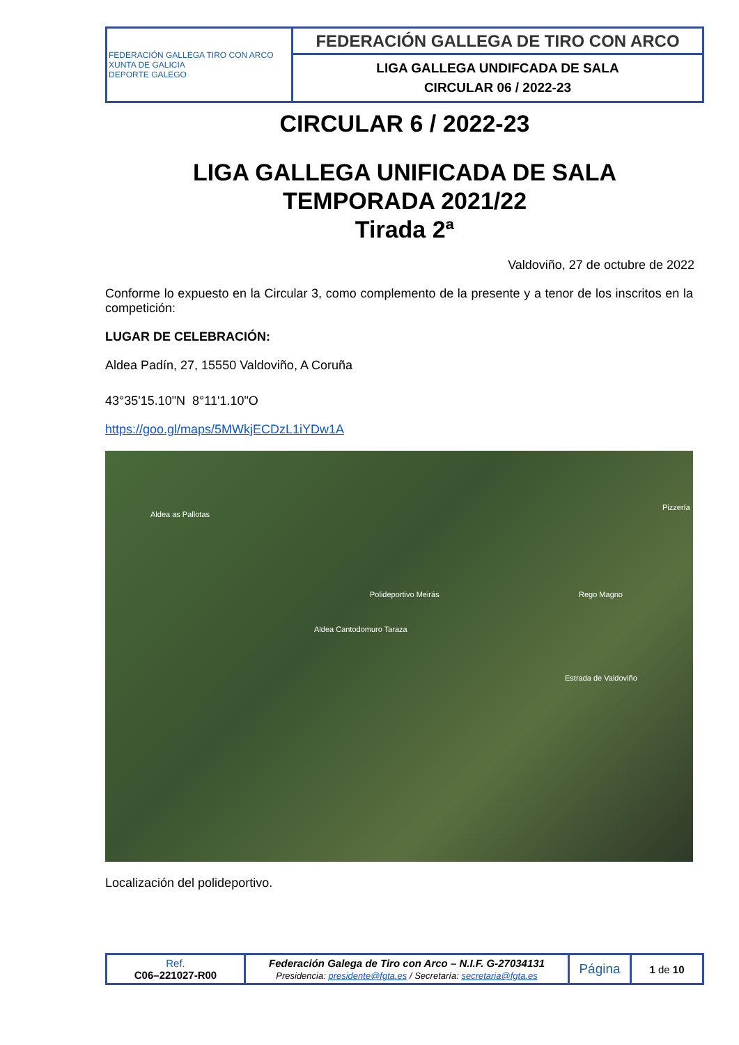| FEDERACIÓN GALLEGA TIRO CON ARCO XUNTA DE GALICIA DEPORTE GALEGO | FEDERACIÓN GALLEGA DE TIRO CON ARCO |
| | LIGA GALLEGA UNDIFCADA DE SALA CIRCULAR 06 / 2022-23 |
CIRCULAR 6 / 2022-23
LIGA GALLEGA UNIFICADA DE SALA
TEMPORADA 2021/22
Tirada 2ª
Valdoviño, 27 de octubre de 2022
Conforme lo expuesto en la Circular 3, como complemento de la presente y a tenor de los inscritos en la competición:
LUGAR DE CELEBRACIÓN:
Aldea Padín, 27, 15550 Valdoviño, A Coruña
43°35'15.10"N 8°11'1.10"O
https://goo.gl/maps/5MWkjECDzL1iYDw1A
Aldea as Pallotas
Polideportivo Meirás
Aldea Cantodomuro Taraza
Pizzería
Rego Magno
Estrada de Valdoviño
Localización del polideportivo.
| Ref. C06–221027-R00 | Federación Galega de Tiro con Arco – N.I.F. G-27034131 Presidencia: presidente@fgta.es / Secretaría: secretaria@fgta.es | Página | 1 de 10 |